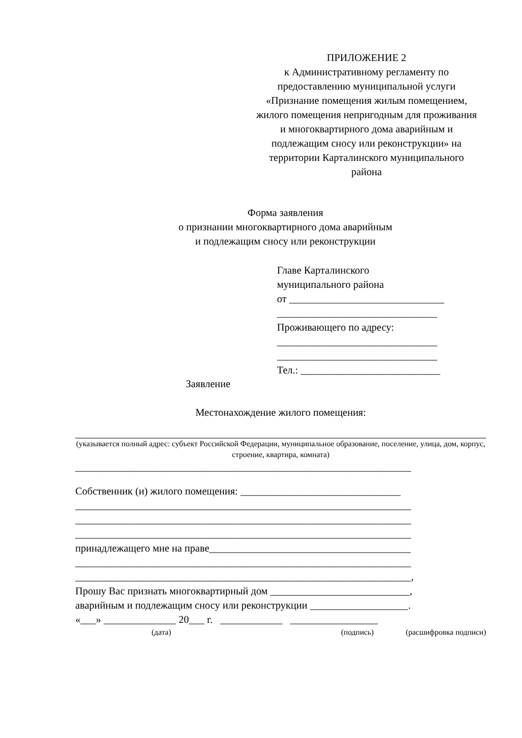ПРИЛОЖЕНИЕ 2
к Административному регламенту по предоставлению муниципальной услуги «Признание помещения жилым помещением, жилого помещения непригодным для проживания и многоквартирного дома аварийным и подлежащим сносу или реконструкции» на территории Карталинского муниципального района
Форма заявления
о признании многоквартирного дома аварийным
и подлежащим сносу или реконструкции
Главе Карталинского
муниципального района
от ______________________________
_______________________________
Проживающего по адресу:
_______________________________
_______________________________
Тел.: ___________________________
Заявление
Местонахождение жилого помещения:
(указывается полный адрес: субъект Российской Федерации, муниципальное образование, поселение, улица, дом, корпус, строение, квартира, комната)
_________________________________________________________________
Собственник (и) жилого помещения: _______________________________
_________________________________________________________________
_________________________________________________________________
_________________________________________________________________
принадлежащего мне на праве_______________________________________
_________________________________________________________________
_________________________________________________________________,
Прошу Вас признать многоквартирный дом ___________________________,
аварийным и подлежащим сносу или реконструкции ___________________.
«___» ______________ 20___ г. ____________ _________________
(дата) (подпись) (расшифровка подписи)